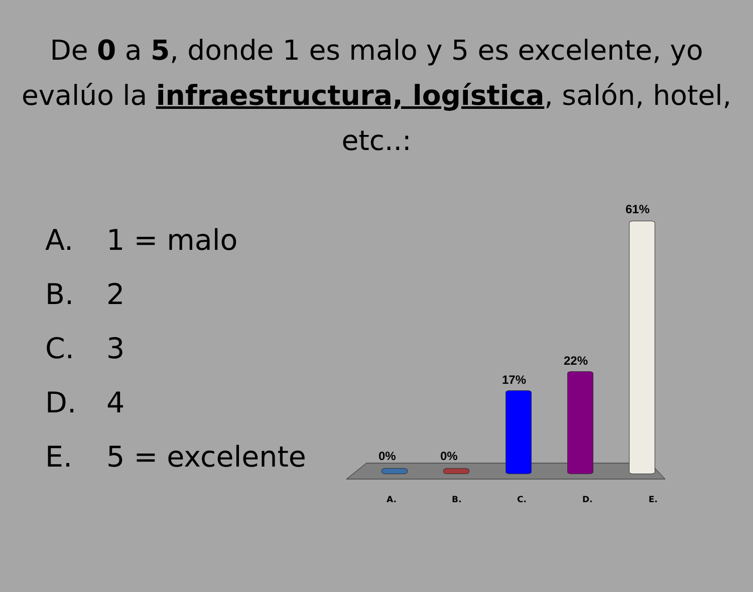De 0 a 5, donde 1 es malo y 5 es excelente, yo evalúo la infraestructura, logística, salón, hotel, etc..:
A. 1 = malo
B. 2
C. 3
D. 4
E. 5 = excelente
0% 0%
17%
22%
61%
A. B. C. D. E.